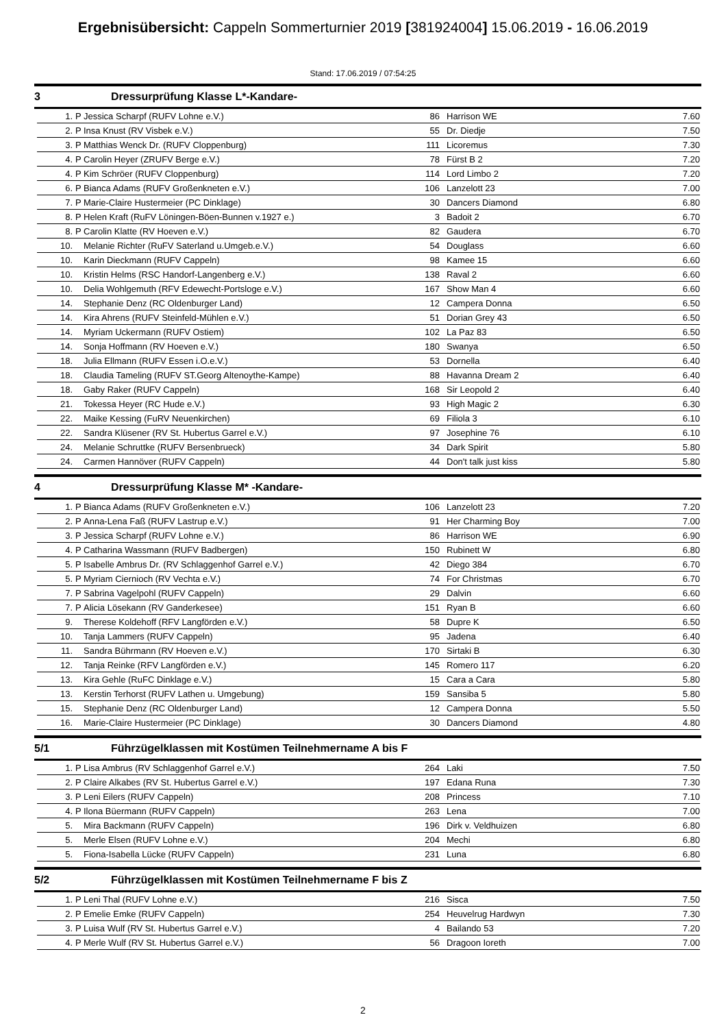Ergebnisübersicht: Cappeln Sommerturnier 2019 [381924004] 15.06.2019 - 16.06.2019
Stand: 17.06.2019 / 07:54:25
3 Dressurprüfung Klasse L*-Kandare-
| 1. | P | Jessica Scharpf (RUFV Lohne e.V.) | 86 | Harrison WE | 7.60 |
| 2. | P | Insa Knust (RV Visbek e.V.) | 55 | Dr. Diedje | 7.50 |
| 3. | P | Matthias Wenck Dr. (RUFV Cloppenburg) | 111 | Licoremus | 7.30 |
| 4. | P | Carolin Heyer (ZRUFV Berge e.V.) | 78 | Fürst B 2 | 7.20 |
| 4. | P | Kim Schröer (RUFV Cloppenburg) | 114 | Lord Limbo 2 | 7.20 |
| 6. | P | Bianca Adams (RUFV Großenkneten e.V.) | 106 | Lanzelott 23 | 7.00 |
| 7. | P | Marie-Claire Hustermeier (PC Dinklage) | 30 | Dancers Diamond | 6.80 |
| 8. | P | Helen Kraft (RuFV Löningen-Böen-Bunnen v.1927 e.) | 3 | Badoit 2 | 6.70 |
| 8. | P | Carolin Klatte (RV Hoeven e.V.) | 82 | Gaudera | 6.70 |
| 10. | | Melanie Richter (RuFV Saterland u.Umgeb.e.V.) | 54 | Douglass | 6.60 |
| 10. | | Karin Dieckmann (RUFV Cappeln) | 98 | Kamee 15 | 6.60 |
| 10. | | Kristin Helms (RSC Handorf-Langenberg e.V.) | 138 | Raval 2 | 6.60 |
| 10. | | Delia Wohlgemuth (RFV Edewecht-Portsloge e.V.) | 167 | Show Man 4 | 6.60 |
| 14. | | Stephanie Denz (RC Oldenburger Land) | 12 | Campera Donna | 6.50 |
| 14. | | Kira Ahrens (RUFV Steinfeld-Mühlen e.V.) | 51 | Dorian Grey 43 | 6.50 |
| 14. | | Myriam Uckermann (RUFV Ostiem) | 102 | La Paz 83 | 6.50 |
| 14. | | Sonja Hoffmann (RV Hoeven e.V.) | 180 | Swanya | 6.50 |
| 18. | | Julia Ellmann (RUFV Essen i.O.e.V.) | 53 | Dornella | 6.40 |
| 18. | | Claudia Tameling (RUFV ST.Georg Altenoythe-Kampe) | 88 | Havanna Dream 2 | 6.40 |
| 18. | | Gaby Raker (RUFV Cappeln) | 168 | Sir Leopold 2 | 6.40 |
| 21. | | Tokessa Heyer (RC Hude e.V.) | 93 | High Magic 2 | 6.30 |
| 22. | | Maike Kessing (FuRV Neuenkirchen) | 69 | Filiola 3 | 6.10 |
| 22. | | Sandra Klüsener (RV St. Hubertus Garrel e.V.) | 97 | Josephine 76 | 6.10 |
| 24. | | Melanie Schruttke (RUFV Bersenbrueck) | 34 | Dark Spirit | 5.80 |
| 24. | | Carmen Hannöver (RUFV Cappeln) | 44 | Don't talk just kiss | 5.80 |
4 Dressurprüfung Klasse M* -Kandare-
| 1. | P | Bianca Adams (RUFV Großenkneten e.V.) | 106 | Lanzelott 23 | 7.20 |
| 2. | P | Anna-Lena Faß (RUFV Lastrup e.V.) | 91 | Her Charming Boy | 7.00 |
| 3. | P | Jessica Scharpf (RUFV Lohne e.V.) | 86 | Harrison WE | 6.90 |
| 4. | P | Catharina Wassmann (RUFV Badbergen) | 150 | Rubinett W | 6.80 |
| 5. | P | Isabelle Ambrus Dr. (RV Schlaggenhof Garrel e.V.) | 42 | Diego 384 | 6.70 |
| 5. | P | Myriam Ciernioch (RV Vechta e.V.) | 74 | For Christmas | 6.70 |
| 7. | P | Sabrina Vagelpohl (RUFV Cappeln) | 29 | Dalvin | 6.60 |
| 7. | P | Alicia Lösekann (RV Ganderkesee) | 151 | Ryan B | 6.60 |
| 9. | | Therese Koldehoff (RFV Langförden e.V.) | 58 | Dupre K | 6.50 |
| 10. | | Tanja Lammers (RUFV Cappeln) | 95 | Jadena | 6.40 |
| 11. | | Sandra Bührmann (RV Hoeven e.V.) | 170 | Sirtaki B | 6.30 |
| 12. | | Tanja Reinke (RFV Langförden e.V.) | 145 | Romero 117 | 6.20 |
| 13. | | Kira Gehle (RuFC Dinklage e.V.) | 15 | Cara a Cara | 5.80 |
| 13. | | Kerstin Terhorst (RUFV Lathen u. Umgebung) | 159 | Sansiba 5 | 5.80 |
| 15. | | Stephanie Denz (RC Oldenburger Land) | 12 | Campera Donna | 5.50 |
| 16. | | Marie-Claire Hustermeier (PC Dinklage) | 30 | Dancers Diamond | 4.80 |
5/1 Führzügelklassen mit Kostümen Teilnehmername A bis F
| 1. | P | Lisa Ambrus (RV Schlaggenhof Garrel e.V.) | 264 | Laki | 7.50 |
| 2. | P | Claire Alkabes (RV St. Hubertus Garrel e.V.) | 197 | Edana Runa | 7.30 |
| 3. | P | Leni Eilers (RUFV Cappeln) | 208 | Princess | 7.10 |
| 4. | P | Ilona Büermann (RUFV Cappeln) | 263 | Lena | 7.00 |
| 5. | | Mira Backmann (RUFV Cappeln) | 196 | Dirk v. Veldhuizen | 6.80 |
| 5. | | Merle Elsen (RUFV Lohne e.V.) | 204 | Mechi | 6.80 |
| 5. | | Fiona-Isabella Lücke (RUFV Cappeln) | 231 | Luna | 6.80 |
5/2 Führzügelklassen mit Kostümen Teilnehmername F bis Z
| 1. | P | Leni Thal (RUFV Lohne e.V.) | 216 | Sisca | 7.50 |
| 2. | P | Emelie Emke (RUFV Cappeln) | 254 | Heuvelrug Hardwyn | 7.30 |
| 3. | P | Luisa Wulf (RV St. Hubertus Garrel e.V.) | 4 | Bailando 53 | 7.20 |
| 4. | P | Merle Wulf (RV St. Hubertus Garrel e.V.) | 56 | Dragoon Ioreth | 7.00 |
2